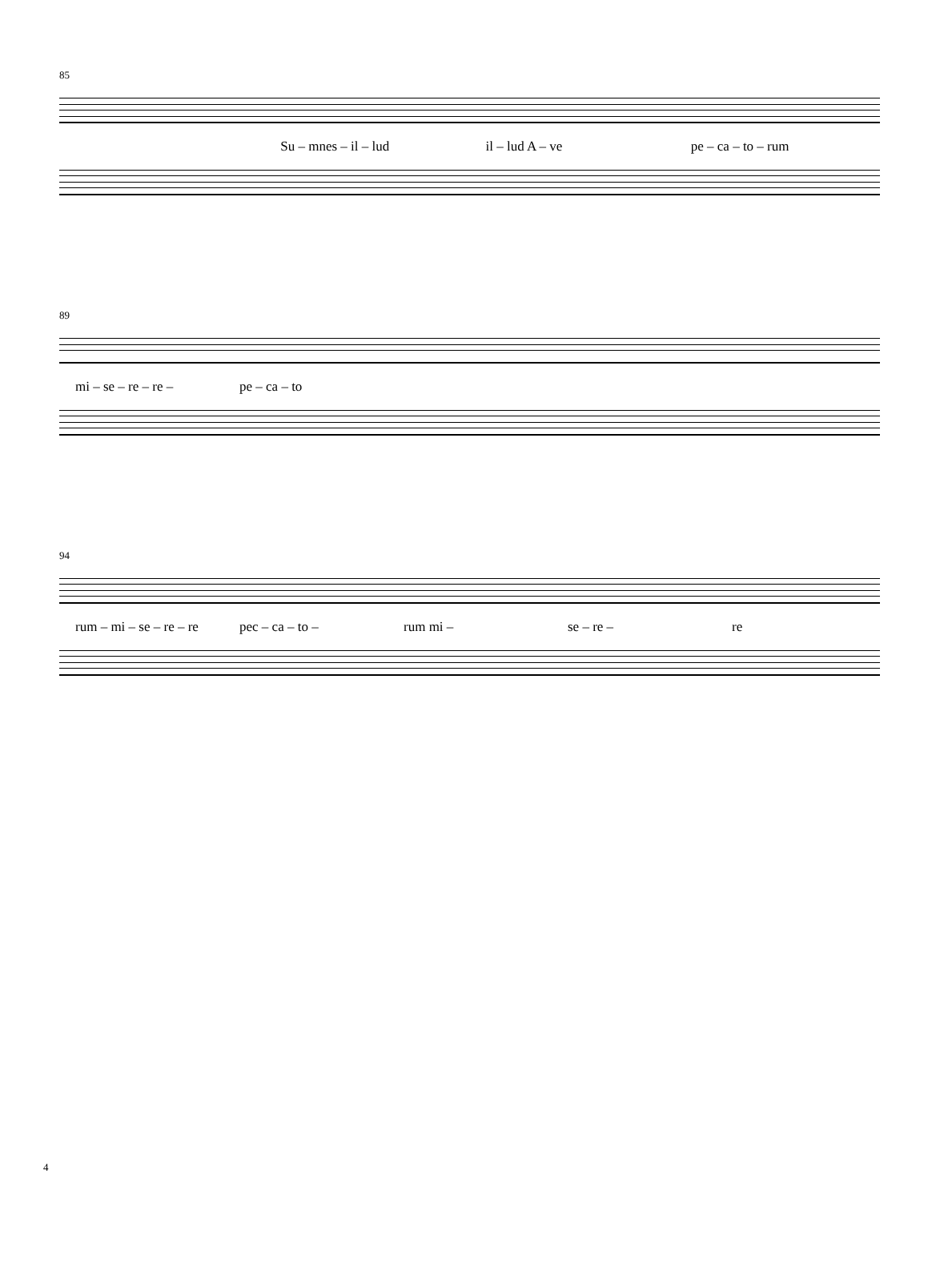85
Su – mnes – il – lud il – lud A – ve pe – ca – to – rum
89
mi – se – re – re – pe – ca – to
94
rum – mi – se – re – re pec – ca – to – rum mi – se – re – re
4